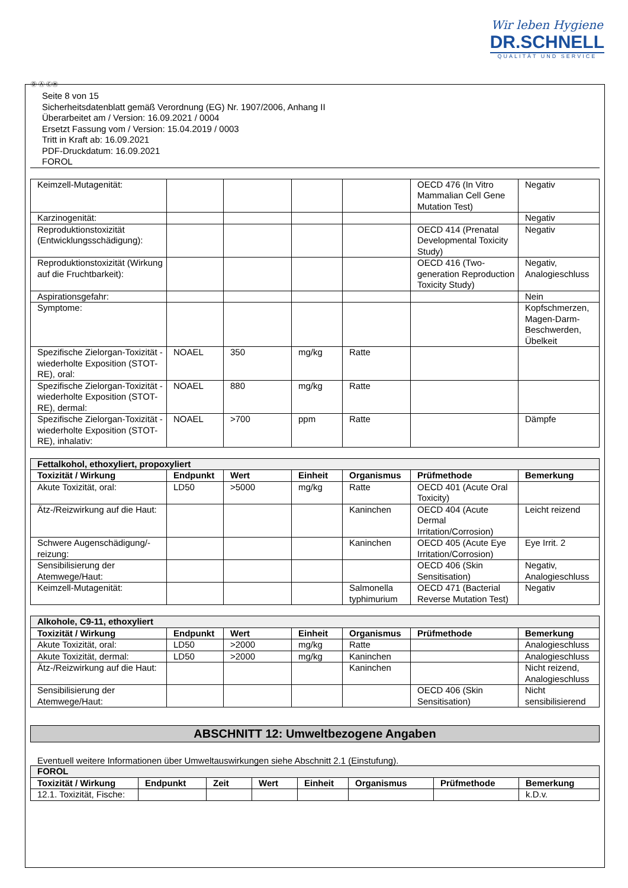Wir leben Hygiene
DR.SCHNELL
QUALITÄT UND SERVICE
Ⓓ Ⓐ ⒸⒽ
Seite 8 von 15
Sicherheitsdatenblatt gemäß Verordnung (EG) Nr. 1907/2006, Anhang II
Überarbeitet am / Version: 16.09.2021 / 0004
Ersetzt Fassung vom / Version: 15.04.2019 / 0003
Tritt in Kraft ab: 16.09.2021
PDF-Druckdatum: 16.09.2021
FOROL
| Keimzell-Mutagenität: | | | | | OECD 476 (In Vitro Mammalian Cell Gene Mutation Test) | Negativ |
| Karzinogenität: | | | | | | Negativ |
| Reproduktionstoxizität (Entwicklungsschädigung): | | | | | OECD 414 (Prenatal Developmental Toxicity Study) | Negativ |
| Reproduktionstoxizität (Wirkung auf die Fruchtbarkeit): | | | | | OECD 416 (Two-generation Reproduction Toxicity Study) | Negativ, Analogieschluss |
| Aspirationsgefahr: | | | | | | Nein |
| Symptome: | | | | | | Kopfschmerzen, Magen-Darm-Beschwerden, Übelkeit |
| Spezifische Zielorgan-Toxizität - wiederholte Exposition (STOT-RE), oral: | NOAEL | 350 | mg/kg | Ratte | | |
| Spezifische Zielorgan-Toxizität - wiederholte Exposition (STOT-RE), dermal: | NOAEL | 880 | mg/kg | Ratte | | |
| Spezifische Zielorgan-Toxizität - wiederholte Exposition (STOT-RE), inhalativ: | NOAEL | >700 | ppm | Ratte | | Dämpfe |
| Fettalkohol, ethoxyliert, propoxyliert | | | | | | |
| Toxizität / Wirkung | Endpunkt | Wert | Einheit | Organismus | Prüfmethode | Bemerkung |
| Akute Toxizität, oral: | LD50 | >5000 | mg/kg | Ratte | OECD 401 (Acute Oral Toxicity) | |
| Ätz-/Reizwirkung auf die Haut: | | | | Kaninchen | OECD 404 (Acute Dermal Irritation/Corrosion) | Leicht reizend |
| Schwere Augenschädigung/-reizung: | | | | Kaninchen | OECD 405 (Acute Eye Irritation/Corrosion) | Eye Irrit. 2 |
| Sensibilisierung der Atemwege/Haut: | | | | | OECD 406 (Skin Sensitisation) | Negativ, Analogieschluss |
| Keimzell-Mutagenität: | | | | Salmonella typhimurium | OECD 471 (Bacterial Reverse Mutation Test) | Negativ |
| Alkohole, C9-11, ethoxyliert | | | | | | |
| Toxizität / Wirkung | Endpunkt | Wert | Einheit | Organismus | Prüfmethode | Bemerkung |
| Akute Toxizität, oral: | LD50 | >2000 | mg/kg | Ratte | | Analogieschluss |
| Akute Toxizität, dermal: | LD50 | >2000 | mg/kg | Kaninchen | | Analogieschluss |
| Ätz-/Reizwirkung auf die Haut: | | | | Kaninchen | | Nicht reizend, Analogieschluss |
| Sensibilisierung der Atemwege/Haut: | | | | | OECD 406 (Skin Sensitisation) | Nicht sensibilisierend |
ABSCHNITT 12: Umweltbezogene Angaben
Eventuell weitere Informationen über Umweltauswirkungen siehe Abschnitt 2.1 (Einstufung).
| FOROL | | | | | | | |
| Toxizität / Wirkung | Endpunkt | Zeit | Wert | Einheit | Organismus | Prüfmethode | Bemerkung |
| 12.1. Toxizität, Fische: | | | | | | | k.D.v. |